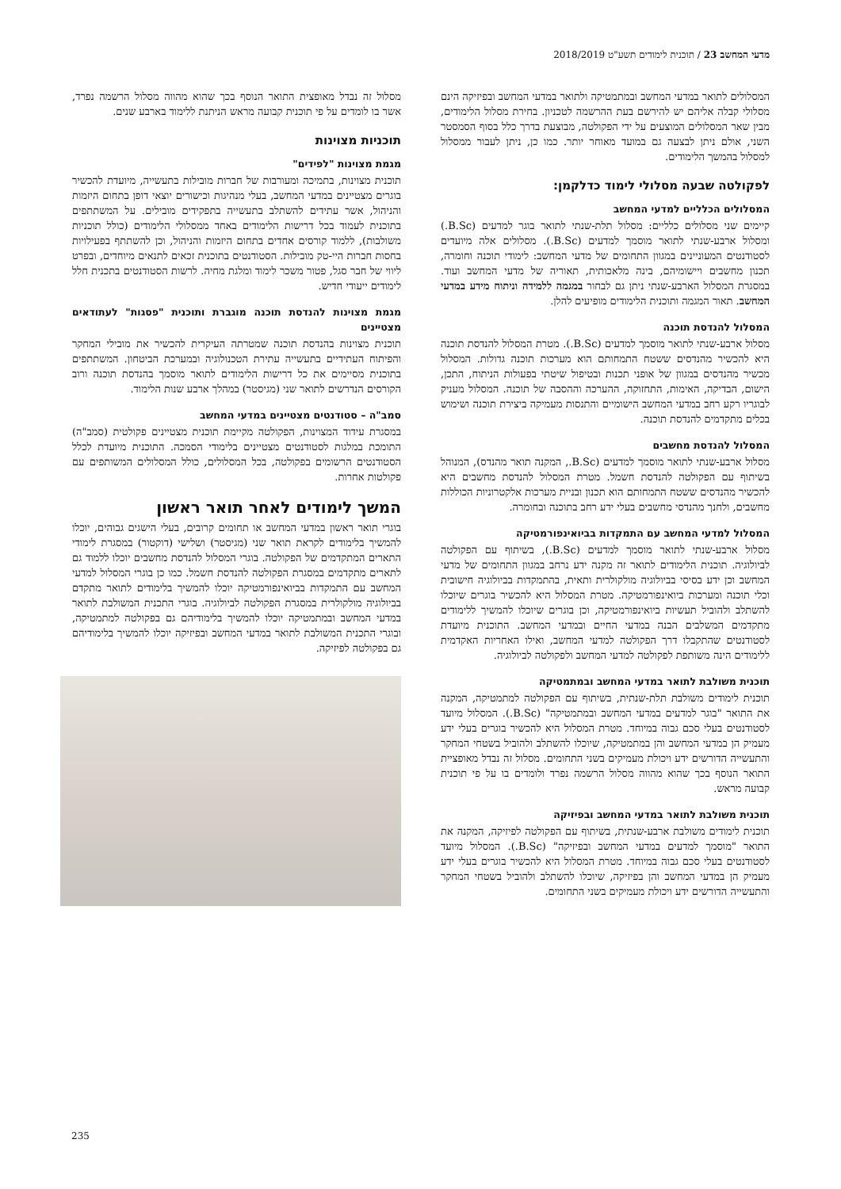מדעי המחשב 23 / תוכנית לימודים תשע"ט 2018/2019
המסלולים לתואר במדעי המחשב ובמתמטיקה ולתואר במדעי המחשב ובפיזיקה הינם מסלולי קבלה אליהם יש להירשם בעת ההרשמה לטכניון. בחירת מסלול הלימודים, מבין שאר המסלולים המוצעים על ידי הפקולטה, מבוצעת בדרך כלל בסוף הסמסטר השני, אולם ניתן לבצעה גם במועד מאוחר יותר. כמו כן, ניתן לעבור ממסלול למסלול בהמשך הלימודים.
לפקולטה שבעה מסלולי לימוד כדלקמן:
המסלולים הכלליים למדעי המחשב
קיימים שני מסלולים כלליים: מסלול תלת-שנתי לתואר בוגר למדעים (B.Sc.) ומסלול ארבע-שנתי לתואר מוסמך למדעים (B.Sc.). מסלולים אלה מיועדים לסטודנטים המעוניינים במגוון התחומים של מדעי המחשב: לימודי תוכנה וחומרה, תכנון מחשבים ויישומיהם, בינה מלאכותית, תאוריה של מדעי המחשב ועוד. במסגרת המסלול הארבע-שנתי ניתן גם לבחור במגמה ללמידה וניתוח מידע במדעי המחשב. תאור המגמה ותוכנית הלימודים מופיעים להלן.
המסלול להנדסת תוכנה
מסלול ארבע-שנתי לתואר מוסמך למדעים (B.Sc.). מטרת המסלול להנדסת תוכנה היא להכשיר מהנדסים ששטח התמחותם הוא מערכות תוכנה גדולות. המסלול מכשיר מהנדסים במגוון של אופני תכנות ובטיפול שיטתי בפעולות הניתוח, התכן, הישום, הבדיקה, האימות, התחזוקה, ההערכה וההסבה של תוכנה. המסלול מעניק לבוגריו רקע רחב במדעי המחשב הישומיים והתנסות מעמיקה ביצירת תוכנה ושימוש בכלים מתקדמים להנדסת תוכנה.
המסלול להנדסת מחשבים
מסלול ארבע-שנתי לתואר מוסמך למדעים (B.Sc., המקנה תואר מהנדס), המנוהל בשיתוף עם הפקולטה להנדסת חשמל. מטרת המסלול להנדסת מחשבים היא להכשיר מהנדסים ששטח התמחותם הוא תכנון ובניית מערכות אלקטרוניות הכוללות מחשבים, ולחנך מהנדסי מחשבים בעלי ידע רחב בתוכנה ובחומרה.
המסלול למדעי המחשב עם התמקדות בביואינפורמטיקה
מסלול ארבע-שנתי לתואר מוסמך למדעים (B.Sc.), בשיתוף עם הפקולטה לביולוגיה. תוכנית הלימודים לתואר זה מקנה ידע נרחב במגוון התחומים של מדעי המחשב וכן ידע בסיסי בביולוגיה מולקולרית ותאית, בהתמקדות בביולוגיה חישובית וכלי תוכנה ומערכות ביואינפורמטיקה. מטרת המסלול היא להכשיר בוגרים שיוכלו להשתלב ולהוביל תעשיות ביואינפורמטיקה, וכן בוגרים שיוכלו להמשיך ללימודים מתקדמים המשלבים הבנה במדעי החיים ובמדעי המחשב. התוכנית מיועדת לסטודנטים שהתקבלו דרך הפקולטה למדעי המחשב, ואילו האחריות האקדמית ללימודים הינה משותפת לפקולטה למדעי המחשב ולפקולטה לביולוגיה.
תוכנית משולבת לתואר במדעי המחשב ובמתמטיקה
תוכנית לימודים משולבת תלת-שנתית, בשיתוף עם הפקולטה למתמטיקה, המקנה את התואר "בוגר למדעים במדעי המחשב ובמתמטיקה" (B.Sc.). המסלול מיועד לסטודנטים בעלי סכם גבוה במיוחד. מטרת המסלול היא להכשיר בוגרים בעלי ידע מעמיק הן במדעי המחשב והן במתמטיקה, שיוכלו להשתלב ולהוביל בשטחי המחקר והתעשייה הדורשים ידע ויכולת מעמיקים בשני התחומים. מסלול זה נבדל מאופציית התואר הנוסף בכך שהוא מהווה מסלול הרשמה נפרד ולומדים בו על פי תוכנית קבועה מראש.
תוכנית משולבת לתואר במדעי המחשב ובפיזיקה
תוכנית לימודים משולבת ארבע-שנתית, בשיתוף עם הפקולטה לפיזיקה, המקנה את התואר "מוסמך למדעים במדעי המחשב ובפיזיקה" (B.Sc.). המסלול מיועד לסטודנטים בעלי סכם גבוה במיוחד. מטרת המסלול היא להכשיר בוגרים בעלי ידע מעמיק הן במדעי המחשב והן בפיזיקה, שיוכלו להשתלב ולהוביל בשטחי המחקר והתעשייה הדורשים ידע ויכולת מעמיקים בשני התחומים.
מסלול זה נבדל מאופצית התואר הנוסף בכך שהוא מהווה מסלול הרשמה נפרד, אשר בו לומדים על פי תוכנית קבועה מראש הניתנת ללימוד בארבע שנים.
תוכניות מצוינות
מגמת מצוינות "לפידים"
תוכנית מצוינות, בתמיכה ומעורבות של חברות מובילות בתעשייה, מיועדת להכשיר בוגרים מצטיינים במדעי המחשב, בעלי מנהיגות וכישורים יוצאי דופן בתחום היזמות והניהול, אשר עתידים להשתלב בתעשייה בתפקידים מובילים. על המשתתפים בתוכנית לעמוד בכל דרישות הלימודים באחד ממסלולי הלימודים (כולל תוכניות משולבות), ללמוד קורסים אחדים בתחום היזמות והניהול, וכן להשתתף בפעילויות בחסות חברות היי-טק מובילות. הסטודנטים בתוכנית זכאים לתנאים מיוחדים, ובפרט ליווי של חבר סגל, פטור משכר לימוד ומלגת מחיה. לרשות הסטודנטים בתכנית חלל לימודים ייעודי חדיש.
מגמת מצוינות להנדסת תוכנה מוגברת ותוכנית "פסגות" לעתודאים מצטיינים
תוכנית מצוינות בהנדסת תוכנה שמטרתה העיקרית להכשיר את מובילי המחקר והפיתוח העתידיים בתעשייה עתירת הטכנולוגיה ובמערכת הביטחון. המשתתפים בתוכנית מסיימים את כל דרישות הלימודים לתואר מוסמך בהנדסת תוכנה ורוב הקורסים הנדרשים לתואר שני (מגיסטר) במהלך ארבע שנות הלימוד.
סמב"ה – סטודנטים מצטיינים במדעי המחשב
במסגרת עידוד המצוינות, הפקולטה מקיימת תוכנית מצטיינים פקולטית (סמב"ה) התומכת במלגות לסטודנטים מצטיינים בלימודי הסמכה. התוכנית מיועדת לכלל הסטודנטים הרשומים בפקולטה, בכל המסלולים, כולל המסלולים המשותפים עם פקולטות אחרות.
המשך לימודים לאחר תואר ראשון
בוגרי תואר ראשון במדעי המחשב או תחומים קרובים, בעלי הישגים גבוהים, יוכלו להמשיך בלימודים לקראת תואר שני (מגיסטר) ושלישי (דוקטור) במסגרת לימודי התארים המתקדמים של הפקולטה. בוגרי המסלול להנדסת מחשבים יוכלו ללמוד גם לתארים מתקדמים במסגרת הפקולטה להנדסת חשמל. כמו כן בוגרי המסלול למדעי המחשב עם התמקדות בביואינפורמטיקה יוכלו להמשיך בלימודים לתואר מתקדם בביולוגיה מולקולרית במסגרת הפקולטה לביולוגיה. בוגרי התכנית המשולבת לתואר במדעי המחשב ובמתמטיקה יוכלו להמשיך בלימודיהם גם בפקולטה למתמטיקה, ובוגרי התכנית המשולבת לתואר במדעי המחשב ובפיזיקה יוכלו להמשיך בלימודיהם גם בפקולטה לפיזיקה.
235